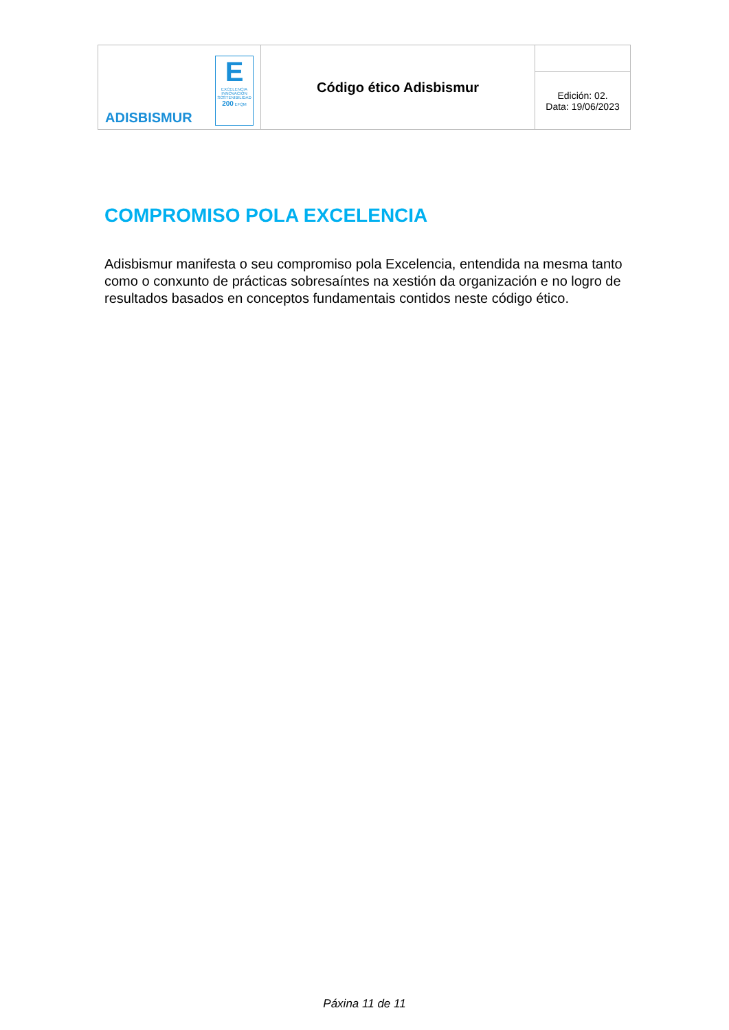| ADISBISMUR E EXCELENCIA INNOVACIÓN SOSTENIBILIDAD 200 EFQM | Código ético Adisbismur | |
| | | Edición: 02. Data: 19/06/2023 |
COMPROMISO POLA EXCELENCIA
Adisbismur manifesta o seu compromiso pola Excelencia, entendida na mesma tanto como o conxunto de prácticas sobresaíntes na xestión da organización e no logro de resultados basados en conceptos fundamentais contidos neste código ético.
Páxina 11 de 11